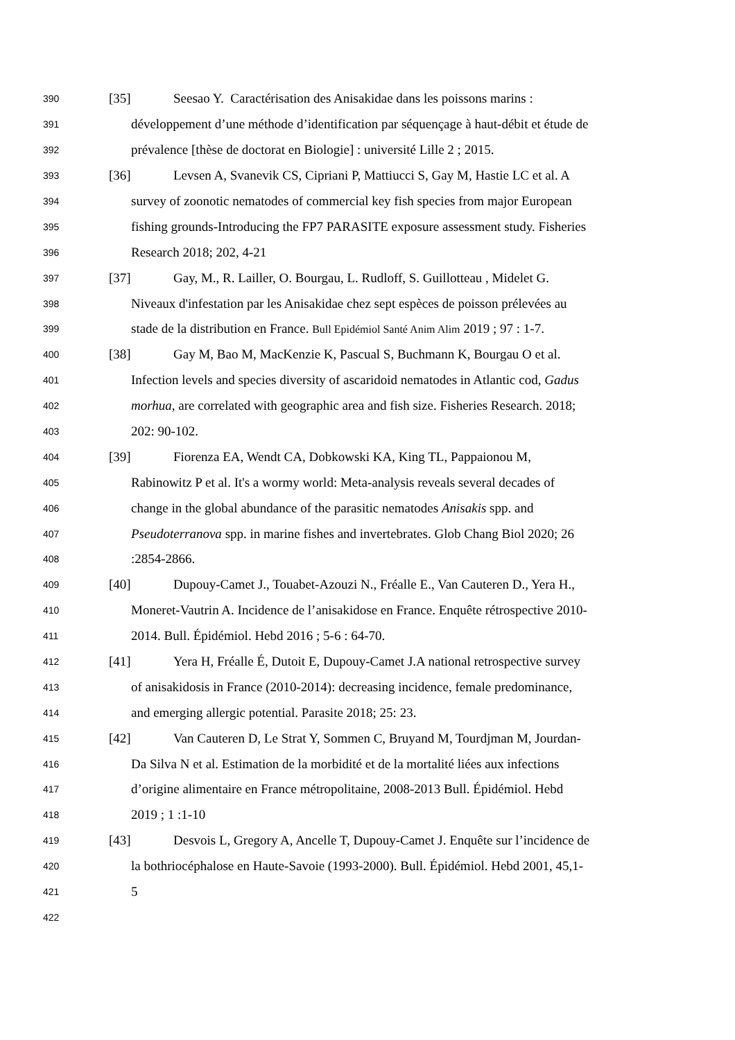390 [35] Seesao Y. Caractérisation des Anisakidae dans les poissons marins :
391 développement d’une méthode d’identification par séquençage à haut-débit et étude de
392 prévalence [thèse de doctorat en Biologie] : université Lille 2 ; 2015.
393 [36] Levsen A, Svanevik CS, Cipriani P, Mattiucci S, Gay M, Hastie LC et al. A
394 survey of zoonotic nematodes of commercial key fish species from major European
395 fishing grounds-Introducing the FP7 PARASITE exposure assessment study. Fisheries
396 Research 2018; 202, 4-21
397 [37] Gay, M., R. Lailler, O. Bourgau, L. Rudloff, S. Guillotteau , Midelet G.
398 Niveaux d'infestation par les Anisakidae chez sept espèces de poisson prélevées au
399 stade de la distribution en France. Bull Epidémiol Santé Anim Alim 2019 ; 97 : 1-7.
400 [38] Gay M, Bao M, MacKenzie K, Pascual S, Buchmann K, Bourgau O et al.
401 Infection levels and species diversity of ascaridoid nematodes in Atlantic cod, Gadus
402 morhua, are correlated with geographic area and fish size. Fisheries Research. 2018;
403 202: 90-102.
404 [39] Fiorenza EA, Wendt CA, Dobkowski KA, King TL, Pappaionou M,
405 Rabinowitz P et al. It's a wormy world: Meta-analysis reveals several decades of
406 change in the global abundance of the parasitic nematodes Anisakis spp. and
407 Pseudoterranova spp. in marine fishes and invertebrates. Glob Chang Biol 2020; 26
408:2854-2866.
409 [40] Dupouy-Camet J., Touabet-Azouzi N., Fréalle E., Van Cauteren D., Yera H.,
410 Moneret-Vautrin A. Incidence de l’anisakidose en France. Enquête rétrospective 2010-
411 2014. Bull. Épidémiol. Hebd 2016 ; 5-6 : 64-70.
412 [41] Yera H, Fréalle É, Dutoit E, Dupouy-Camet J.A national retrospective survey
413 of anisakidosis in France (2010-2014): decreasing incidence, female predominance,
414 and emerging allergic potential. Parasite 2018; 25: 23.
415 [42] Van Cauteren D, Le Strat Y, Sommen C, Bruyand M, Tourdjman M, Jourdan-
416 Da Silva N et al. Estimation de la morbidité et de la mortalité liées aux infections
417 d’origine alimentaire en France métropolitaine, 2008-2013 Bull. Épidémiol. Hebd
418 2019 ; 1 :1-10
419 [43] Desvois L, Gregory A, Ancelle T, Dupouy-Camet J. Enquête sur l’incidence de
420 la bothriocéphalose en Haute-Savoie (1993-2000). Bull. Épidémiol. Hebd 2001, 45,1-
421 5
422